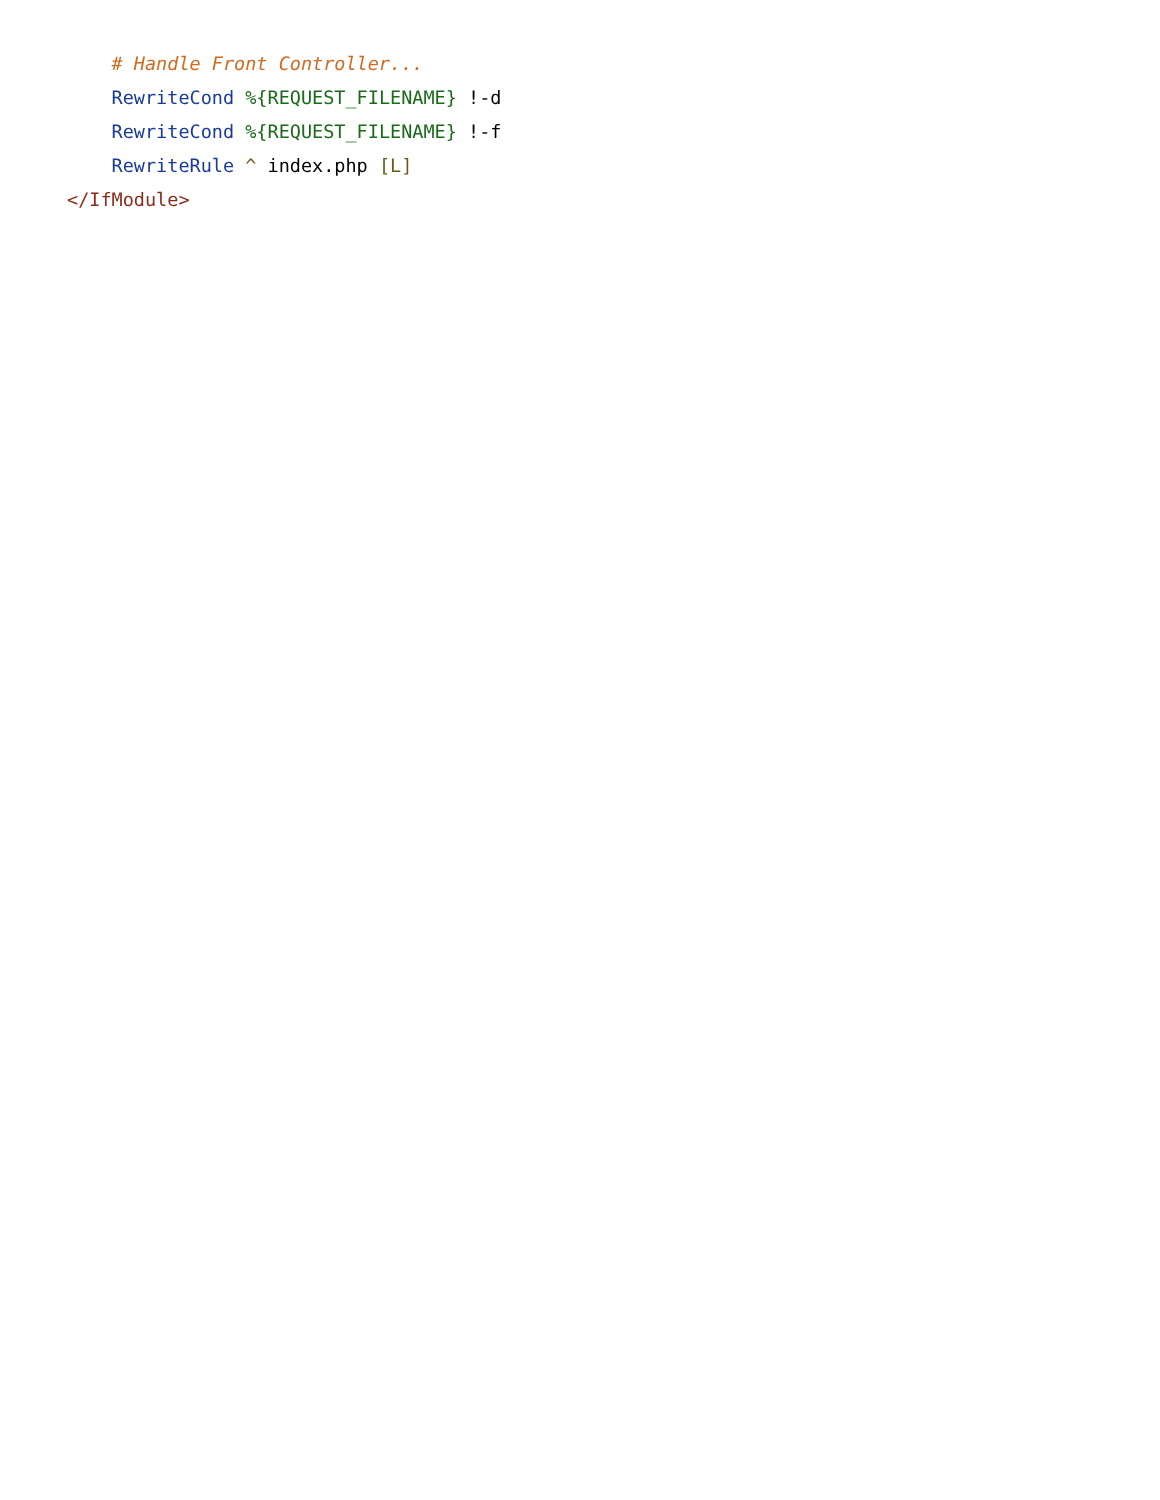# Handle Front Controller...
    RewriteCond %{REQUEST_FILENAME} !-d
    RewriteCond %{REQUEST_FILENAME} !-f
    RewriteRule ^ index.php [L]
</IfModule>